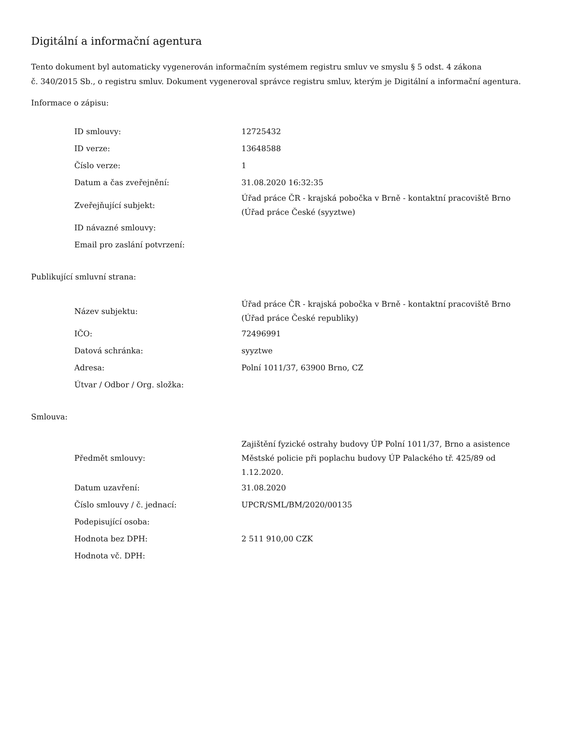Digitální a informační agentura
Tento dokument byl automaticky vygenerován informačním systémem registru smluv ve smyslu § 5 odst. 4 zákona
č. 340/2015 Sb., o registru smluv. Dokument vygeneroval správce registru smluv, kterým je Digitální a informační agentura.
Informace o zápisu:
| ID smlouvy: | 12725432 |
| ID verze: | 13648588 |
| Číslo verze: | 1 |
| Datum a čas zveřejnění: | 31.08.2020 16:32:35 |
| Zveřejňující subjekt: | Úřad práce ČR - krajská pobočka v Brně - kontaktní pracoviště Brno (Úřad práce České (syyztwe) |
| ID návazné smlouvy: | |
| Email pro zaslání potvrzení: | |
Publikující smluvní strana:
| Název subjektu: | Úřad práce ČR - krajská pobočka v Brně - kontaktní pracoviště Brno (Úřad práce České republiky) |
| IČO: | 72496991 |
| Datová schránka: | syyztwe |
| Adresa: | Polní 1011/37, 63900 Brno, CZ |
| Útvar / Odbor / Org. složka: | |
Smlouva:
| Předmět smlouvy: | Zajištění fyzické ostrahy budovy ÚP Polní 1011/37, Brno a asistence Městské policie při poplachu budovy ÚP Palackého tř. 425/89 od 1.12.2020. |
| Datum uzavření: | 31.08.2020 |
| Číslo smlouvy / č. jednací: | UPCR/SML/BM/2020/00135 |
| Podepisující osoba: | |
| Hodnota bez DPH: | 2 511 910,00 CZK |
| Hodnota vč. DPH: | |